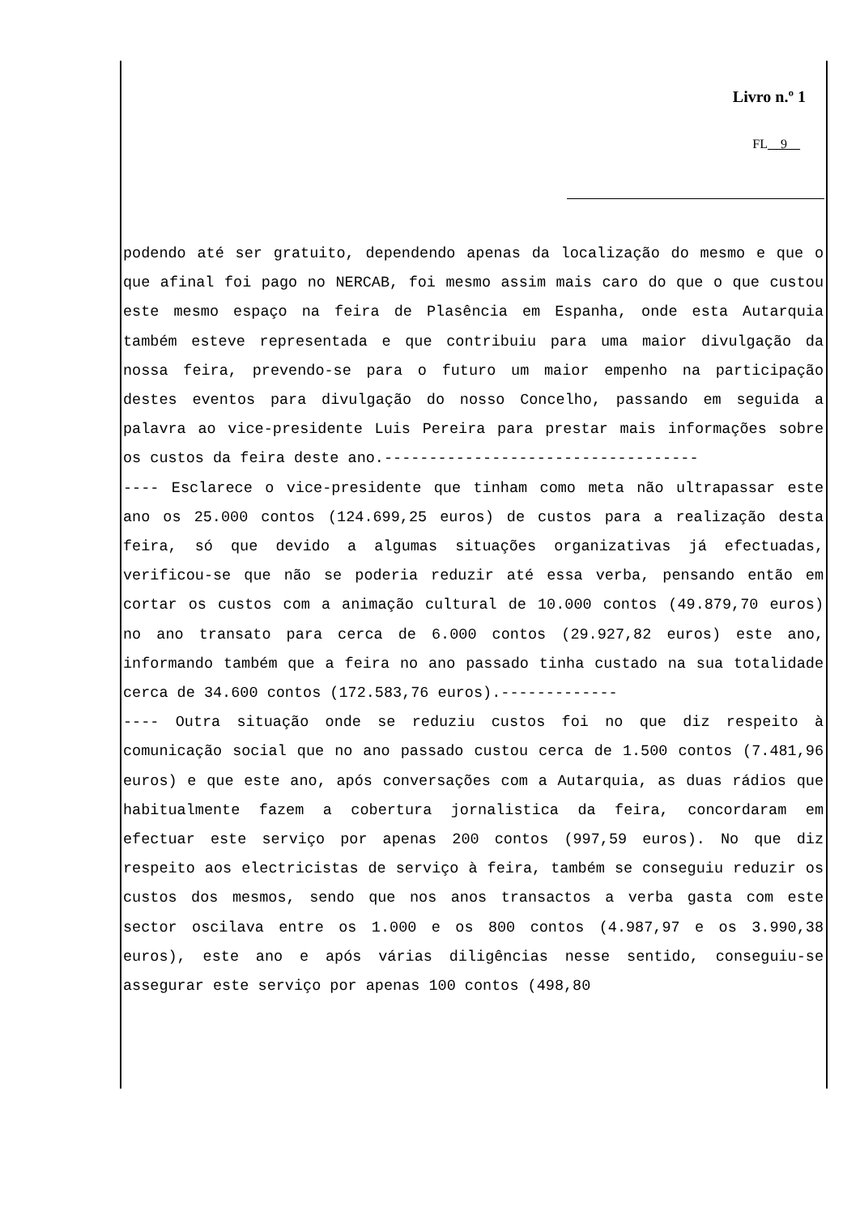Livro n.º 1
FL__9__
podendo até ser gratuito, dependendo apenas da localização do mesmo e que o que afinal foi pago no NERCAB, foi mesmo assim mais caro do que o que custou este mesmo espaço na feira de Plasência em Espanha, onde esta Autarquia também esteve representada e que contribuiu para uma maior divulgação da nossa feira, prevendo-se para o futuro um maior empenho na participação destes eventos para divulgação do nosso Concelho, passando em seguida a palavra ao vice-presidente Luis Pereira para prestar mais informações sobre os custos da feira deste ano.-----------------------------------
---- Esclarece o vice-presidente que tinham como meta não ultrapassar este ano os 25.000 contos (124.699,25 euros) de custos para a realização desta feira, só que devido a algumas situações organizativas já efectuadas, verificou-se que não se poderia reduzir até essa verba, pensando então em cortar os custos com a animação cultural de 10.000 contos (49.879,70 euros) no ano transato para cerca de 6.000 contos (29.927,82 euros) este ano, informando também que a feira no ano passado tinha custado na sua totalidade cerca de 34.600 contos (172.583,76 euros).-------------
---- Outra situação onde se reduziu custos foi no que diz respeito à comunicação social que no ano passado custou cerca de 1.500 contos (7.481,96 euros) e que este ano, após conversações com a Autarquia, as duas rádios que habitualmente fazem a cobertura jornalistica da feira, concordaram em efectuar este serviço por apenas 200 contos (997,59 euros). No que diz respeito aos electricistas de serviço à feira, também se conseguiu reduzir os custos dos mesmos, sendo que nos anos transactos a verba gasta com este sector oscilava entre os 1.000 e os 800 contos (4.987,97 e os 3.990,38 euros), este ano e após várias diligências nesse sentido, conseguiu-se assegurar este serviço por apenas 100 contos (498,80